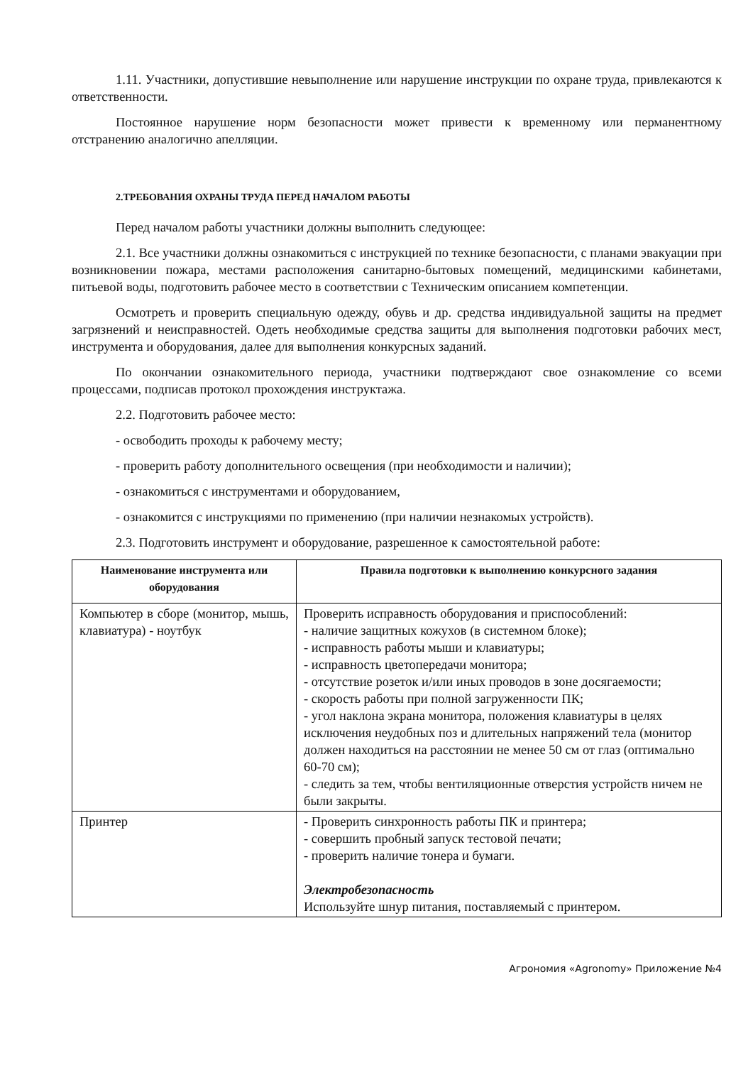1.11. Участники, допустившие невыполнение или нарушение инструкции по охране труда, привлекаются к ответственности.
Постоянное нарушение норм безопасности может привести к временному или перманентному отстранению аналогично апелляции.
2.ТРЕБОВАНИЯ ОХРАНЫ ТРУДА ПЕРЕД НАЧАЛОМ РАБОТЫ
Перед началом работы участники должны выполнить следующее:
2.1. Все участники должны ознакомиться с инструкцией по технике безопасности, с планами эвакуации при возникновении пожара, местами расположения санитарно-бытовых помещений, медицинскими кабинетами, питьевой воды, подготовить рабочее место в соответствии с Техническим описанием компетенции.
Осмотреть и проверить специальную одежду, обувь и др. средства индивидуальной защиты на предмет загрязнений и неисправностей. Одеть необходимые средства защиты для выполнения подготовки рабочих мест, инструмента и оборудования, далее для выполнения конкурсных заданий.
По окончании ознакомительного периода, участники подтверждают свое ознакомление со всеми процессами, подписав протокол прохождения инструктажа.
2.2. Подготовить рабочее место:
- освободить проходы к рабочему месту;
- проверить работу дополнительного освещения (при необходимости и наличии);
- ознакомиться с инструментами и оборудованием,
- ознакомится с инструкциями по применению (при наличии незнакомых устройств).
2.3. Подготовить инструмент и оборудование, разрешенное к самостоятельной работе:
| Наименование инструмента или оборудования | Правила подготовки к выполнению конкурсного задания |
| --- | --- |
| Компьютер в сборе (монитор, мышь, клавиатура) - ноутбук | Проверить исправность оборудования и приспособлений: - наличие защитных кожухов (в системном блоке); - исправность работы мыши и клавиатуры; - исправность цветопередачи монитора; - отсутствие розеток и/или иных проводов в зоне досягаемости; - скорость работы при полной загруженности ПК; - угол наклона экрана монитора, положения клавиатуры в целях исключения неудобных поз и длительных напряжений тела (монитор должен находиться на расстоянии не менее 50 см от глаз (оптимально 60-70 см); - следить за тем, чтобы вентиляционные отверстия устройств ничем не были закрыты. |
| Принтер | - Проверить синхронность работы ПК и принтера; - совершить пробный запуск тестовой печати; - проверить наличие тонера и бумаги. Электробезопасность Используйте шнур питания, поставляемый с принтером. |
Агрономия «Agronomy» Приложение №4